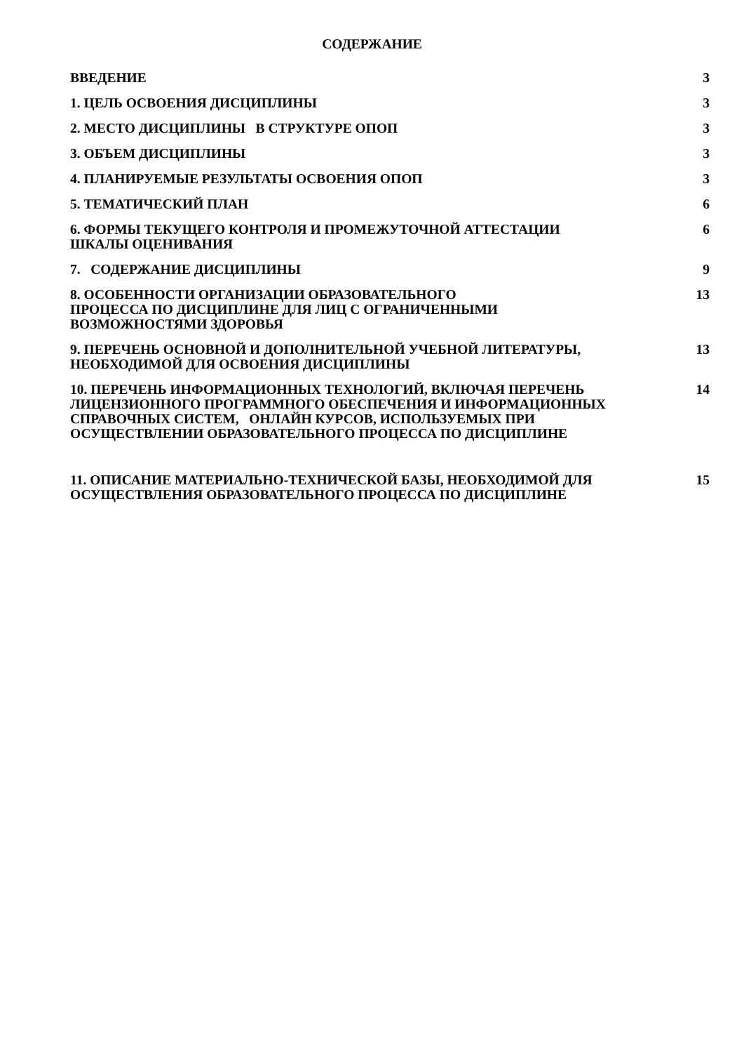СОДЕРЖАНИЕ
| ВВЕДЕНИЕ | 3 |
| 1. ЦЕЛЬ ОСВОЕНИЯ ДИСЦИПЛИНЫ | 3 |
| 2. МЕСТО ДИСЦИПЛИНЫ В СТРУКТУРЕ ОПОП | 3 |
| 3. ОБЪЕМ ДИСЦИПЛИНЫ | 3 |
| 4. ПЛАНИРУЕМЫЕ РЕЗУЛЬТАТЫ ОСВОЕНИЯ ОПОП | 3 |
| 5. ТЕМАТИЧЕСКИЙ ПЛАН | 6 |
| 6. ФОРМЫ ТЕКУЩЕГО КОНТРОЛЯ И ПРОМЕЖУТОЧНОЙ АТТЕСТАЦИИ ШКАЛЫ ОЦЕНИВАНИЯ | 6 |
| 7. СОДЕРЖАНИЕ ДИСЦИПЛИНЫ | 9 |
| 8. ОСОБЕННОСТИ ОРГАНИЗАЦИИ ОБРАЗОВАТЕЛЬНОГО ПРОЦЕССА ПО ДИСЦИПЛИНЕ ДЛЯ ЛИЦ С ОГРАНИЧЕННЫМИ ВОЗМОЖНОСТЯМИ ЗДОРОВЬЯ | 13 |
| 9. ПЕРЕЧЕНЬ ОСНОВНОЙ И ДОПОЛНИТЕЛЬНОЙ УЧЕБНОЙ ЛИТЕРАТУРЫ, НЕОБХОДИМОЙ ДЛЯ ОСВОЕНИЯ ДИСЦИПЛИНЫ | 13 |
| 10. ПЕРЕЧЕНЬ ИНФОРМАЦИОННЫХ ТЕХНОЛОГИЙ, ВКЛЮЧАЯ ПЕРЕЧЕНЬ ЛИЦЕНЗИОННОГО ПРОГРАММНОГО ОБЕСПЕЧЕНИЯ И ИНФОРМАЦИОННЫХ СПРАВОЧНЫХ СИСТЕМ, ОНЛАЙН КУРСОВ, ИСПОЛЬЗУЕМЫХ ПРИ ОСУЩЕСТВЛЕНИИ ОБРАЗОВАТЕЛЬНОГО ПРОЦЕССА ПО ДИСЦИПЛИНЕ | 14 |
| 11. ОПИСАНИЕ МАТЕРИАЛЬНО-ТЕХНИЧЕСКОЙ БАЗЫ, НЕОБХОДИМОЙ ДЛЯ ОСУЩЕСТВЛЕНИЯ ОБРАЗОВАТЕЛЬНОГО ПРОЦЕССА ПО ДИСЦИПЛИНЕ | 15 |